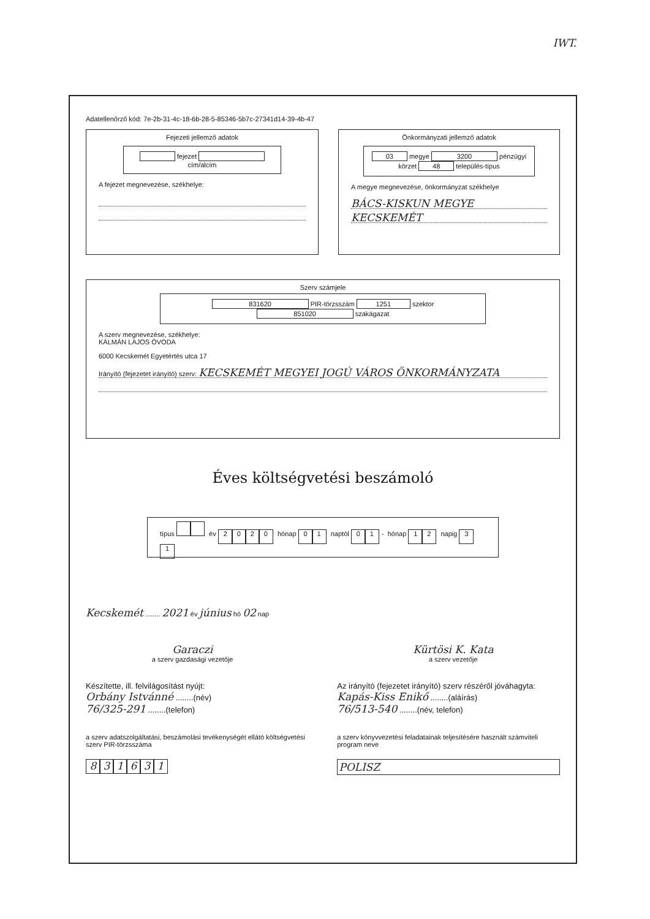IWT.
Adatellenőrző kód: 7e-2b-31-4c-18-6b-28-5-85346-5b7c-27341d14-39-4b-47
Fejezeti jellemző adatok
fejezet cím/alcím
A fejezet megnevezése, székhelye:
Önkormányzati jellemző adatok
03 megye 3200 pénzügyi körzet 48 település-típus
A megye megnevezése, önkormányzat székhelye
BÁCS-KISKUN MEGYE
KECSKEMÉT
Szerv számjele
831620 PIR-törzsszám 1251 szektor 851020 szakágazat
A szerv megnevezése, székhelye:
KÁLMÁN LAJOS ÓVODA
6000 Kecskemét Egyetértés utca 17
Irányító (fejezetet irányító) szerv: KECSKEMÉT MEGYEI JOGÚ VÁROS ÖNKORMÁNYZATA
Éves költségvetési beszámoló
típus év 2020 hónap 0 1 naptól 0 1 - hónap 1 2 napig 3 1
Kecskemét ........ 2021 év június hó 02 nap
Garaczi
a szerv gazdasági vezetője
Kürtösi K. Kata
a szerv vezetője
Készítette, ill. felvilágosítást nyújt:
Orbány Istvánné ........(név)
76/325-291 ........(telefon)
Az irányító (fejezetet irányító) szerv részéről jóváhagyta:
Kapás-Kiss Enikő ........(aláírás)
76/513-540 ........(név, telefon)
a szerv adatszolgáltatási, beszámolási tevékenységét ellátó költségvetési szerv PIR-törzsszáma
831631
a szerv könyvvezetési feladatainak teljesítésére használt számviteli program neve
POLISZ